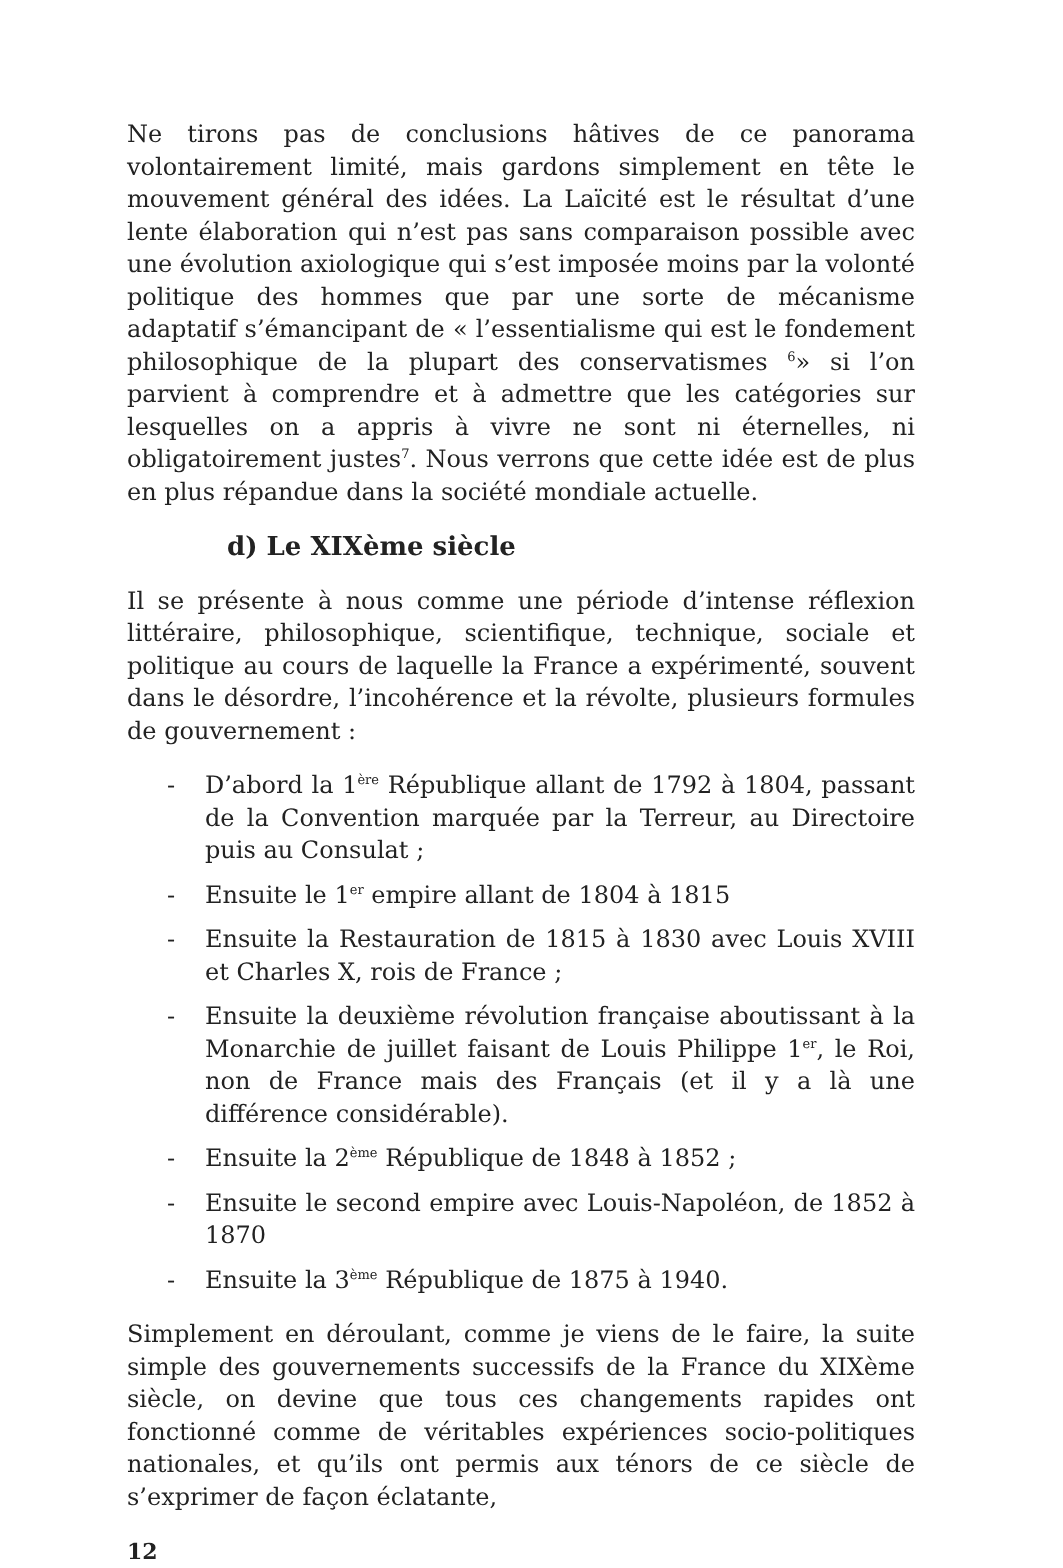Ne tirons pas de conclusions hâtives de ce panorama volontairement limité, mais gardons simplement en tête le mouvement général des idées. La Laïcité est le résultat d’une lente élaboration qui n’est pas sans comparaison possible avec une évolution axiologique qui s’est imposée moins par la volonté politique des hommes que par une sorte de mécanisme adaptatif s’émancipant de « l’essentialisme qui est le fondement philosophique de la plupart des conservatismes <sup>6</sup>» si l’on parvient à comprendre et à admettre que les catégories sur lesquelles on a appris à vivre ne sont ni éternelles, ni obligatoirement justes<sup>7</sup>. Nous verrons que cette idée est de plus en plus répandue dans la société mondiale actuelle.
d) Le XIXème siècle
Il se présente à nous comme une période d’intense réflexion littéraire, philosophique, scientifique, technique, sociale et politique au cours de laquelle la France a expérimenté, souvent dans le désordre, l’incohérence et la révolte, plusieurs formules de gouvernement :
- D’abord la 1<sup>ère</sup> République allant de 1792 à 1804, passant de la Convention marquée par la Terreur, au Directoire puis au Consulat ;
- Ensuite le 1<sup>er</sup> empire allant de 1804 à 1815
- Ensuite la Restauration de 1815 à 1830 avec Louis XVIII et Charles X, rois de France ;
- Ensuite la deuxième révolution française aboutissant à la Monarchie de juillet faisant de Louis Philippe 1<sup>er</sup>, le Roi, non de France mais des Français (et il y a là une différence considérable).
- Ensuite la 2<sup>ème</sup> République de 1848 à 1852 ;
- Ensuite le second empire avec Louis-Napoléon, de 1852 à 1870
- Ensuite la 3<sup>ème</sup> République de 1875 à 1940.
Simplement en déroulant, comme je viens de le faire, la suite simple des gouvernements successifs de la France du XIXème siècle, on devine que tous ces changements rapides ont fonctionné comme de véritables expériences socio-politiques nationales, et qu’ils ont permis aux ténors de ce siècle de s’exprimer de façon éclatante,
12